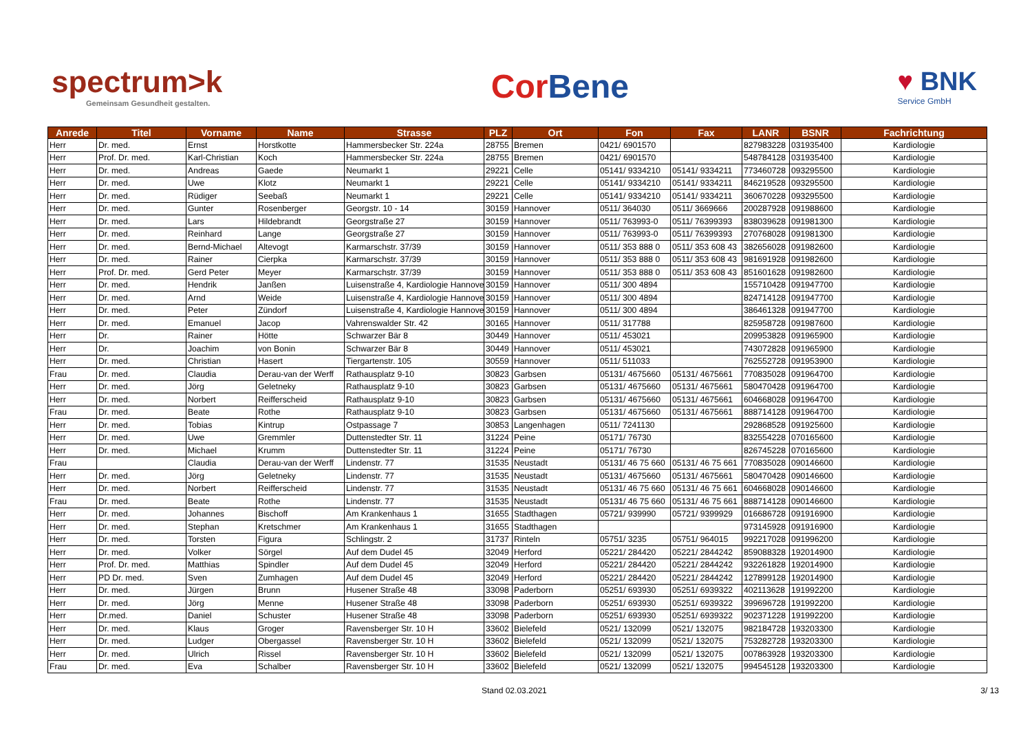spectrum>k
Gemeinsam Gesundheit gestalten.
Cor Bene
♥ BNK
Service GmbH
| Anrede | Titel | Vorname | Name | Strasse | PLZ | Ort | Fon | Fax | LANR | BSNR | Fachrichtung |
| --- | --- | --- | --- | --- | --- | --- | --- | --- | --- | --- | --- |
| Herr | Dr. med. | Ernst | Horstkotte | Hammersbecker Str. 224a | 28755 | Bremen | 0421/ 6901570 | | 827983228 | 031935400 | Kardiologie |
| Herr | Prof. Dr. med. | Karl-Christian | Koch | Hammersbecker Str. 224a | 28755 | Bremen | 0421/ 6901570 | | 548784128 | 031935400 | Kardiologie |
| Herr | Dr. med. | Andreas | Gaede | Neumarkt 1 | 29221 | Celle | 05141/ 9334210 | 05141/ 9334211 | 773460728 | 093295500 | Kardiologie |
| Herr | Dr. med. | Uwe | Klotz | Neumarkt 1 | 29221 | Celle | 05141/ 9334210 | 05141/ 9334211 | 846219528 | 093295500 | Kardiologie |
| Herr | Dr. med. | Rüdiger | Seebaß | Neumarkt 1 | 29221 | Celle | 05141/ 9334210 | 05141/ 9334211 | 360670228 | 093295500 | Kardiologie |
| Herr | Dr. med. | Gunter | Rosenberger | Georgstr. 10 - 14 | 30159 | Hannover | 0511/ 364030 | 0511/ 3669666 | 200287928 | 091988600 | Kardiologie |
| Herr | Dr. med. | Lars | Hildebrandt | Georgstraße 27 | 30159 | Hannover | 0511/ 763993-0 | 0511/ 76399393 | 838039628 | 091981300 | Kardiologie |
| Herr | Dr. med. | Reinhard | Lange | Georgstraße 27 | 30159 | Hannover | 0511/ 763993-0 | 0511/ 76399393 | 270768028 | 091981300 | Kardiologie |
| Herr | Dr. med. | Bernd-Michael | Altevogt | Karmarschstr. 37/39 | 30159 | Hannover | 0511/ 353 888 0 | 0511/ 353 608 43 | 382656028 | 091982600 | Kardiologie |
| Herr | Dr. med. | Rainer | Cierpka | Karmarschstr. 37/39 | 30159 | Hannover | 0511/ 353 888 0 | 0511/ 353 608 43 | 981691928 | 091982600 | Kardiologie |
| Herr | Prof. Dr. med. | Gerd Peter | Meyer | Karmarschstr. 37/39 | 30159 | Hannover | 0511/ 353 888 0 | 0511/ 353 608 43 | 851601628 | 091982600 | Kardiologie |
| Herr | Dr. med. | Hendrik | Janßen | Luisenstraße 4, Kardiologie Hannover | 30159 | Hannover | 0511/ 300 4894 | | 155710428 | 091947700 | Kardiologie |
| Herr | Dr. med. | Arnd | Weide | Luisenstraße 4, Kardiologie Hannover | 30159 | Hannover | 0511/ 300 4894 | | 824714128 | 091947700 | Kardiologie |
| Herr | Dr. med. | Peter | Zündorf | Luisenstraße 4, Kardiologie Hannover | 30159 | Hannover | 0511/ 300 4894 | | 386461328 | 091947700 | Kardiologie |
| Herr | Dr. med. | Emanuel | Jacop | Vahrenswalder Str. 42 | 30165 | Hannover | 0511/ 317788 | | 825958728 | 091987600 | Kardiologie |
| Herr | Dr. | Rainer | Hötte | Schwarzer Bär 8 | 30449 | Hannover | 0511/ 453021 | | 209953828 | 091965900 | Kardiologie |
| Herr | Dr. | Joachim | von Bonin | Schwarzer Bär 8 | 30449 | Hannover | 0511/ 453021 | | 743072828 | 091965900 | Kardiologie |
| Herr | Dr. med. | Christian | Hasert | Tiergartenstr. 105 | 30559 | Hannover | 0511/ 511033 | | 762552728 | 091953900 | Kardiologie |
| Frau | Dr. med. | Claudia | Derau-van der Werff | Rathausplatz 9-10 | 30823 | Garbsen | 05131/ 4675660 | 05131/ 4675661 | 770835028 | 091964700 | Kardiologie |
| Herr | Dr. med. | Jörg | Geletneky | Rathausplatz 9-10 | 30823 | Garbsen | 05131/ 4675660 | 05131/ 4675661 | 580470428 | 091964700 | Kardiologie |
| Herr | Dr. med. | Norbert | Reifferscheid | Rathausplatz 9-10 | 30823 | Garbsen | 05131/ 4675660 | 05131/ 4675661 | 604668028 | 091964700 | Kardiologie |
| Frau | Dr. med. | Beate | Rothe | Rathausplatz 9-10 | 30823 | Garbsen | 05131/ 4675660 | 05131/ 4675661 | 888714128 | 091964700 | Kardiologie |
| Herr | Dr. med. | Tobias | Kintrup | Ostpassage 7 | 30853 | Langenhagen | 0511/ 7241130 | | 292868528 | 091925600 | Kardiologie |
| Herr | Dr. med. | Uwe | Gremmler | Duttenstedter Str. 11 | 31224 | Peine | 05171/ 76730 | | 832554228 | 070165600 | Kardiologie |
| Herr | Dr. med. | Michael | Krumm | Duttenstedter Str. 11 | 31224 | Peine | 05171/ 76730 | | 826745228 | 070165600 | Kardiologie |
| Frau | | Claudia | Derau-van der Werff | Lindenstr. 77 | 31535 | Neustadt | 05131/ 46 75 660 | 05131/ 46 75 661 | 770835028 | 090146600 | Kardiologie |
| Herr | Dr. med. | Jörg | Geletneky | Lindenstr. 77 | 31535 | Neustadt | 05131/ 4675660 | 05131/ 4675661 | 580470428 | 090146600 | Kardiologie |
| Herr | Dr. med. | Norbert | Reifferscheid | Lindenstr. 77 | 31535 | Neustadt | 05131/ 46 75 660 | 05131/ 46 75 661 | 604668028 | 090146600 | Kardiologie |
| Frau | Dr. med. | Beate | Rothe | Lindenstr. 77 | 31535 | Neustadt | 05131/ 46 75 660 | 05131/ 46 75 661 | 888714128 | 090146600 | Kardiologie |
| Herr | Dr. med. | Johannes | Bischoff | Am Krankenhaus 1 | 31655 | Stadthagen | 05721/ 939990 | 05721/ 9399929 | 016686728 | 091916900 | Kardiologie |
| Herr | Dr. med. | Stephan | Kretschmer | Am Krankenhaus 1 | 31655 | Stadthagen | | | 973145928 | 091916900 | Kardiologie |
| Herr | Dr. med. | Torsten | Figura | Schlingstr. 2 | 31737 | Rinteln | 05751/ 3235 | 05751/ 964015 | 992217028 | 091996200 | Kardiologie |
| Herr | Dr. med. | Volker | Sörgel | Auf dem Dudel 45 | 32049 | Herford | 05221/ 284420 | 05221/ 2844242 | 859088328 | 192014900 | Kardiologie |
| Herr | Prof. Dr. med. | Matthias | Spindler | Auf dem Dudel 45 | 32049 | Herford | 05221/ 284420 | 05221/ 2844242 | 932261828 | 192014900 | Kardiologie |
| Herr | PD Dr. med. | Sven | Zumhagen | Auf dem Dudel 45 | 32049 | Herford | 05221/ 284420 | 05221/ 2844242 | 127899128 | 192014900 | Kardiologie |
| Herr | Dr. med. | Jürgen | Brunn | Husener Straße 48 | 33098 | Paderborn | 05251/ 693930 | 05251/ 6939322 | 402113628 | 191992200 | Kardiologie |
| Herr | Dr. med. | Jörg | Menne | Husener Straße 48 | 33098 | Paderborn | 05251/ 693930 | 05251/ 6939322 | 399696728 | 191992200 | Kardiologie |
| Herr | Dr.med. | Daniel | Schuster | Husener Straße 48 | 33098 | Paderborn | 05251/ 693930 | 05251/ 6939322 | 902371228 | 191992200 | Kardiologie |
| Herr | Dr. med. | Klaus | Groger | Ravensberger Str. 10 H | 33602 | Bielefeld | 0521/ 132099 | 0521/ 132075 | 982184728 | 193203300 | Kardiologie |
| Herr | Dr. med. | Ludger | Obergassel | Ravensberger Str. 10 H | 33602 | Bielefeld | 0521/ 132099 | 0521/ 132075 | 753282728 | 193203300 | Kardiologie |
| Herr | Dr. med. | Ulrich | Rissel | Ravensberger Str. 10 H | 33602 | Bielefeld | 0521/ 132099 | 0521/ 132075 | 007863928 | 193203300 | Kardiologie |
| Frau | Dr. med. | Eva | Schalber | Ravensberger Str. 10 H | 33602 | Bielefeld | 0521/ 132099 | 0521/ 132075 | 994545128 | 193203300 | Kardiologie |
Stand 02.03.2021 3/ 13